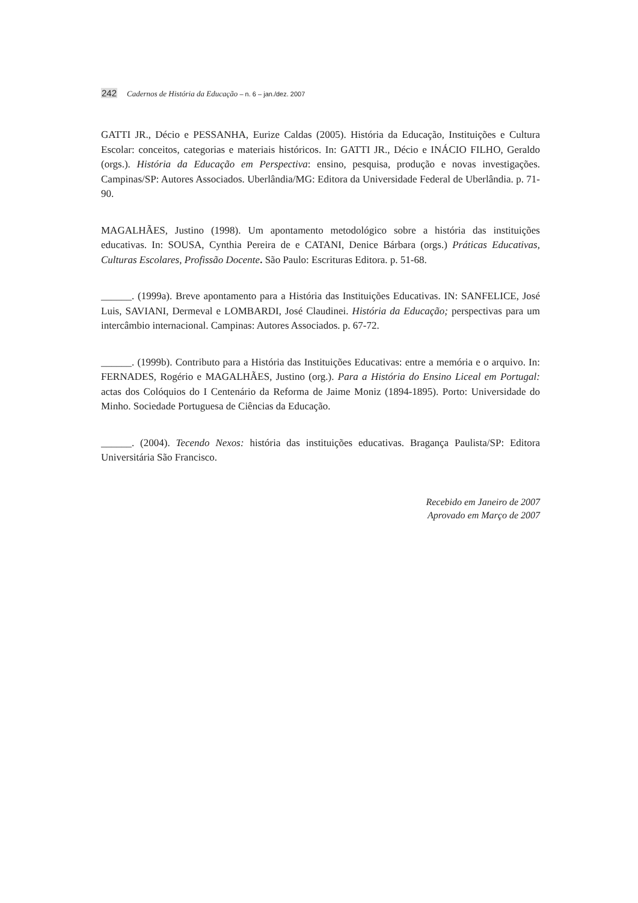242 Cadernos de História da Educação – n. 6 – jan./dez. 2007
GATTI JR., Décio e PESSANHA, Eurize Caldas (2005). História da Educação, Instituições e Cultura Escolar: conceitos, categorias e materiais históricos. In: GATTI JR., Décio e INÁCIO FILHO, Geraldo (orgs.). História da Educação em Perspectiva: ensino, pesquisa, produção e novas investigações. Campinas/SP: Autores Associados. Uberlândia/MG: Editora da Universidade Federal de Uberlândia. p. 71-90.
MAGALHÃES, Justino (1998). Um apontamento metodológico sobre a história das instituições educativas. In: SOUSA, Cynthia Pereira de e CATANI, Denice Bárbara (orgs.) Práticas Educativas, Culturas Escolares, Profissão Docente. São Paulo: Escrituras Editora. p. 51-68.
______. (1999a). Breve apontamento para a História das Instituições Educativas. IN: SANFELICE, José Luis, SAVIANI, Dermeval e LOMBARDI, José Claudinei. História da Educação; perspectivas para um intercâmbio internacional. Campinas: Autores Associados. p. 67-72.
______. (1999b). Contributo para a História das Instituições Educativas: entre a memória e o arquivo. In: FERNADES, Rogério e MAGALHÃES, Justino (org.). Para a História do Ensino Liceal em Portugal: actas dos Colóquios do I Centenário da Reforma de Jaime Moniz (1894-1895). Porto: Universidade do Minho. Sociedade Portuguesa de Ciências da Educação.
______. (2004). Tecendo Nexos: história das instituições educativas. Bragança Paulista/SP: Editora Universitária São Francisco.
Recebido em Janeiro de 2007
Aprovado em Março de 2007